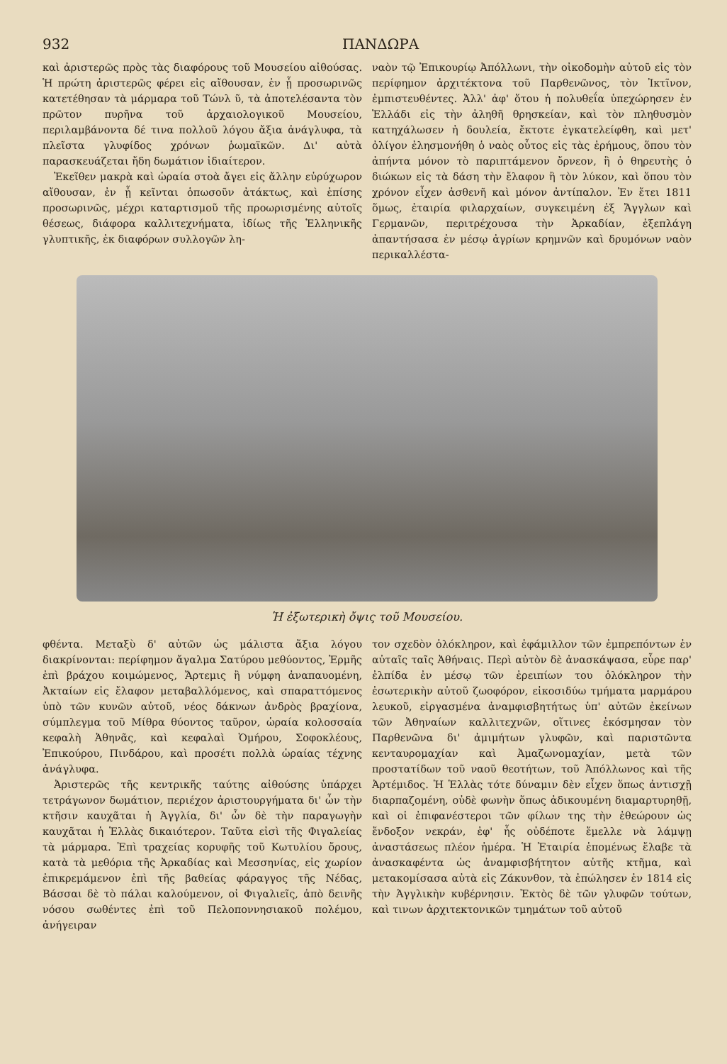932 ΠΑΝΔΩΡΑ
καὶ ἀριστερῶς πρὸς τὰς διαφόρους τοῦ Μουσείου αἰθούσας. Ἡ πρώτη ἀριστερῶς φέρει εἰς αἴθουσαν, ἐν ᾗ προσωρινῶς κατετέθησαν τὰ μάρμαρα τοῦ Τώνλ ῦ, τὰ ἀποτελέσαντα τὸν πρῶτον πυρῆνα τοῦ ἀρχαιολογικοῦ Μουσείου, περιλαμβάνοντα δέ τινα πολλοῦ λόγου ἄξια ἀνάγλυφα, τὰ πλεῖστα γλυφίδος χρόνων ῥωμαϊκῶν. Δι' αὐτὰ παρασκευάζεται ἤδη δωμάτιον ἰδιαίτερον.
Ἐκεῖθεν μακρὰ καὶ ὡραία στοὰ ἄγει εἰς ἄλλην εὐρύχωρον αἴθουσαν, ἐν ᾗ κεῖνται ὁπωσοῦν ἀτάκτως, καὶ ἐπίσης προσωρινῶς, μέχρι καταρτισμοῦ τῆς προωρισμένης αὐτοῖς θέσεως, διάφορα καλλιτεχνήματα, ἰδίως τῆς Ἑλληνικῆς γλυπτικῆς, ἐκ διαφόρων συλλογῶν λη-
ναὸν τῷ Ἐπικουρίῳ Ἀπόλλωνι, τὴν οἰκοδομὴν αὐτοῦ εἰς τὸν περίφημον ἀρχιτέκτονα τοῦ Παρθενῶνος, τὸν Ἰκτῖνον, ἐμπιστευθέντες. Ἀλλ' ἀφ' ὅτου ἡ πολυθεΐα ὑπεχώρησεν ἐν Ἑλλάδι εἰς τὴν ἀληθῆ θρησκείαν, καὶ τὸν πληθυσμὸν κατηχάλωσεν ἡ δουλεία, ἔκτοτε ἐγκατελείφθη, καὶ μετ' ὀλίγον ἐλησμονήθη ὁ ναὸς οὗτος εἰς τὰς ἐρήμους, ὅπου τὸν ἀπήντα μόνον τὸ παριπτάμενον ὄρνεον, ἢ ὁ θηρευτὴς ὁ διώκων εἰς τὰ δάση τὴν ἔλαφον ἢ τὸν λύκον, καὶ ὅπου τὸν χρόνον εἶχεν ἀσθενῆ καὶ μόνον ἀντίπαλον. Ἐν ἔτει 1811 ὅμως, ἑταιρία φιλαρχαίων, συγκειμένη ἐξ Ἄγγλων καὶ Γερμανῶν, περιτρέχουσα τὴν Ἀρκαδίαν, ἐξεπλάγη ἀπαντήσασα ἐν μέσῳ ἀγρίων κρημνῶν καὶ δρυμόνων ναὸν περικαλλέστα-
Ἡ ἐξωτερικὴ ὄψις τοῦ Μουσείου.
φθέντα. Μεταξὺ δ' αὐτῶν ὡς μάλιστα ἄξια λόγου διακρίνονται: περίφημον ἄγαλμα Σατύρου μεθύοντος, Ἑρμῆς ἐπὶ βράχου κοιμώμενος, Ἄρτεμις ἢ νύμφη ἀναπαυομένη, Ἀκταίων εἰς ἔλαφον μεταβαλλόμενος, καὶ σπαραττόμενος ὑπὸ τῶν κυνῶν αὐτοῦ, νέος δάκνων ἀνδρὸς βραχίονα, σύμπλεγμα τοῦ Μίθρα θύοντος ταῦρον, ὡραία κολοσσαία κεφαλὴ Ἀθηνᾶς, καὶ κεφαλαὶ Ὁμήρου, Σοφοκλέους, Ἐπικούρου, Πινδάρου, καὶ προσέτι πολλὰ ὡραίας τέχνης ἀνάγλυφα.
Ἀριστερῶς τῆς κεντρικῆς ταύτης αἰθούσης ὑπάρχει τετράγωνον δωμάτιον, περιέχον ἀριστουργήματα δι' ὧν τὴν κτῆσιν καυχᾶται ἡ Ἀγγλία, δι' ὧν δὲ τὴν παραγωγὴν καυχᾶται ἡ Ἑλλὰς δικαιότερον. Ταῦτα εἰσὶ τῆς Φιγαλείας τὰ μάρμαρα. Ἐπὶ τραχείας κορυφῆς τοῦ Κωτυλίου ὄρους, κατὰ τὰ μεθόρια τῆς Ἀρκαδίας καὶ Μεσσηνίας, εἰς χωρίον ἐπικρεμάμενον ἐπὶ τῆς βαθείας φάραγγος τῆς Νέδας, Βάσσαι δὲ τὸ πάλαι καλούμενον, οἱ Φιγαλιεῖς, ἀπὸ δεινῆς νόσου σωθέντες ἐπὶ τοῦ Πελοποννησιακοῦ πολέμου, ἀνήγειραν
τον σχεδὸν ὁλόκληρον, καὶ ἐφάμιλλον τῶν ἐμπρεπόντων ἐν αὐταῖς ταῖς Ἀθήναις. Περὶ αὐτὸν δὲ ἀνασκάψασα, εὗρε παρ' ἐλπίδα ἐν μέσῳ τῶν ἐρειπίων του ὁλόκληρον τὴν ἐσωτερικὴν αὐτοῦ ζωοφόρον, εἰκοσιδύω τμήματα μαρμάρου λευκοῦ, εἰργασμένα ἀναμφισβητήτως ὑπ' αὐτῶν ἐκείνων τῶν Ἀθηναίων καλλιτεχνῶν, οἵτινες ἐκόσμησαν τὸν Παρθενῶνα δι' ἀμιμήτων γλυφῶν, καὶ παριστῶντα κενταυρομαχίαν καὶ Ἀμαζωνομαχίαν, μετὰ τῶν προστατίδων τοῦ ναοῦ θεοτήτων, τοῦ Ἀπόλλωνος καὶ τῆς Ἀρτέμιδος. Ἡ Ἑλλὰς τότε δύναμιν δὲν εἶχεν ὅπως ἀντισχῇ διαρπαζομένη, οὐδὲ φωνὴν ὅπως ἀδικουμένη διαμαρτυρηθῇ, καὶ οἱ ἐπιφανέστεροι τῶν φίλων της τὴν ἐθεώρουν ὡς ἔνδοξον νεκράν, ἐφ' ἧς οὐδέποτε ἔμελλε νὰ λάμψῃ ἀναστάσεως πλέον ἡμέρα. Ἡ Ἑταιρία ἑπομένως ἔλαβε τὰ ἀνασκαφέντα ὡς ἀναμφισβήτητον αὐτῆς κτῆμα, καὶ μετακομίσασα αὐτὰ εἰς Ζάκυνθον, τὰ ἐπώλησεν ἐν 1814 εἰς τὴν Ἀγγλικὴν κυβέρνησιν. Ἐκτὸς δὲ τῶν γλυφῶν τούτων, καὶ τινων ἀρχιτεκτονικῶν τμημάτων τοῦ αὐτοῦ